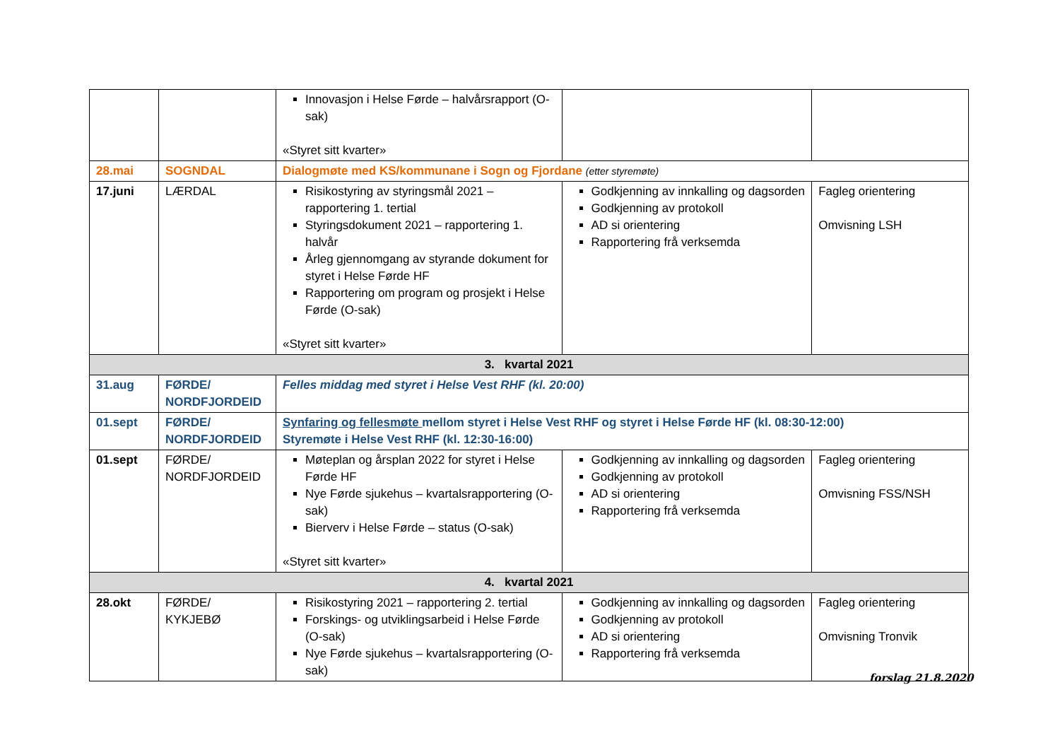| | | Innovasjon i Helse Førde – halvårsrapport (O-sak) «Styret sitt kvarter» | | |
| 28.mai | SOGNDAL | Dialogmøte med KS/kommunane i Sogn og Fjordane (etter styremøte) | | |
| 17.juni | LÆRDAL | Risikostyring av styringsmål 2021 – rapportering 1. tertial Styringsdokument 2021 – rapportering 1. halvår Årleg gjennomgang av styrande dokument for styret i Helse Førde HF Rapportering om program og prosjekt i Helse Førde (O-sak) «Styret sitt kvarter» | Godkjenning av innkalling og dagsorden Godkjenning av protokoll AD si orientering Rapportering frå verksemda | Fagleg orientering Omvisning LSH |
| 3. kvartal 2021 | | | | |
| 31.aug | FØRDE/ NORDFJORDEID | Felles middag med styret i Helse Vest RHF (kl. 20:00) | | |
| 01.sept | FØRDE/ NORDFJORDEID | Synfaring og fellesmøte mellom styret i Helse Vest RHF og styret i Helse Førde HF (kl. 08:30-12:00) Styremøte i Helse Vest RHF (kl. 12:30-16:00) | | |
| 01.sept | FØRDE/ NORDFJORDEID | Møteplan og årsplan 2022 for styret i Helse Førde HF Nye Førde sjukehus – kvartalsrapportering (O-sak) Bierverv i Helse Førde – status (O-sak) «Styret sitt kvarter» | Godkjenning av innkalling og dagsorden Godkjenning av protokoll AD si orientering Rapportering frå verksemda | Fagleg orientering Omvisning FSS/NSH |
| 4. kvartal 2021 | | | | |
| 28.okt | FØRDE/ KYKJEBØ | Risikostyring 2021 – rapportering 2. tertial Forskings- og utviklingsarbeid i Helse Førde (O-sak) Nye Førde sjukehus – kvartalsrapportering (O-sak) | Godkjenning av innkalling og dagsorden Godkjenning av protokoll AD si orientering Rapportering frå verksemda | Fagleg orientering Omvisning Tronvik |
forslag 21.8.2020